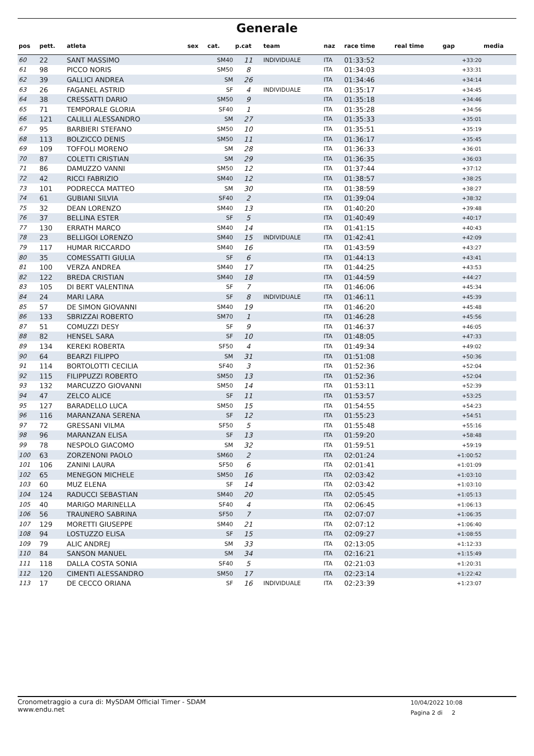Generale
| pos | pett. | atleta | sex | cat. | p.cat | team | naz | race time | real time | gap | media |
| --- | --- | --- | --- | --- | --- | --- | --- | --- | --- | --- | --- |
| 60 | 22 | SANT MASSIMO | | SM40 | 11 | INDIVIDUALE | ITA | 01:33:52 | | +33:20 | |
| 61 | 98 | PICCO NORIS | | SM50 | 8 | | ITA | 01:34:03 | | +33:31 | |
| 62 | 39 | GALLICI ANDREA | | SM | 26 | | ITA | 01:34:46 | | +34:14 | |
| 63 | 26 | FAGANEL ASTRID | | SF | 4 | INDIVIDUALE | ITA | 01:35:17 | | +34:45 | |
| 64 | 38 | CRESSATTI DARIO | | SM50 | 9 | | ITA | 01:35:18 | | +34:46 | |
| 65 | 71 | TEMPORALE GLORIA | | SF40 | 1 | | ITA | 01:35:28 | | +34:56 | |
| 66 | 121 | CALILLI ALESSANDRO | | SM | 27 | | ITA | 01:35:33 | | +35:01 | |
| 67 | 95 | BARBIERI STEFANO | | SM50 | 10 | | ITA | 01:35:51 | | +35:19 | |
| 68 | 113 | BOLZICCO DENIS | | SM50 | 11 | | ITA | 01:36:17 | | +35:45 | |
| 69 | 109 | TOFFOLI MORENO | | SM | 28 | | ITA | 01:36:33 | | +36:01 | |
| 70 | 87 | COLETTI CRISTIAN | | SM | 29 | | ITA | 01:36:35 | | +36:03 | |
| 71 | 86 | DAMUZZO VANNI | | SM50 | 12 | | ITA | 01:37:44 | | +37:12 | |
| 72 | 42 | RICCI FABRIZIO | | SM40 | 12 | | ITA | 01:38:57 | | +38:25 | |
| 73 | 101 | PODRECCA MATTEO | | SM | 30 | | ITA | 01:38:59 | | +38:27 | |
| 74 | 61 | GUBIANI SILVIA | | SF40 | 2 | | ITA | 01:39:04 | | +38:32 | |
| 75 | 32 | DEAN LORENZO | | SM40 | 13 | | ITA | 01:40:20 | | +39:48 | |
| 76 | 37 | BELLINA ESTER | | SF | 5 | | ITA | 01:40:49 | | +40:17 | |
| 77 | 130 | ERRATH MARCO | | SM40 | 14 | | ITA | 01:41:15 | | +40:43 | |
| 78 | 23 | BELLIGOI LORENZO | | SM40 | 15 | INDIVIDUALE | ITA | 01:42:41 | | +42:09 | |
| 79 | 117 | HUMAR RICCARDO | | SM40 | 16 | | ITA | 01:43:59 | | +43:27 | |
| 80 | 35 | COMESSATTI GIULIA | | SF | 6 | | ITA | 01:44:13 | | +43:41 | |
| 81 | 100 | VERZA ANDREA | | SM40 | 17 | | ITA | 01:44:25 | | +43:53 | |
| 82 | 122 | BREDA CRISTIAN | | SM40 | 18 | | ITA | 01:44:59 | | +44:27 | |
| 83 | 105 | DI BERT VALENTINA | | SF | 7 | | ITA | 01:46:06 | | +45:34 | |
| 84 | 24 | MARI LARA | | SF | 8 | INDIVIDUALE | ITA | 01:46:11 | | +45:39 | |
| 85 | 57 | DE SIMON GIOVANNI | | SM40 | 19 | | ITA | 01:46:20 | | +45:48 | |
| 86 | 133 | SBRIZZAI ROBERTO | | SM70 | 1 | | ITA | 01:46:28 | | +45:56 | |
| 87 | 51 | COMUZZI DESY | | SF | 9 | | ITA | 01:46:37 | | +46:05 | |
| 88 | 82 | HENSEL SARA | | SF | 10 | | ITA | 01:48:05 | | +47:33 | |
| 89 | 134 | KEREKI ROBERTA | | SF50 | 4 | | ITA | 01:49:34 | | +49:02 | |
| 90 | 64 | BEARZI FILIPPO | | SM | 31 | | ITA | 01:51:08 | | +50:36 | |
| 91 | 114 | BORTOLOTTI CECILIA | | SF40 | 3 | | ITA | 01:52:36 | | +52:04 | |
| 92 | 115 | FILIPPUZZI ROBERTO | | SM50 | 13 | | ITA | 01:52:36 | | +52:04 | |
| 93 | 132 | MARCUZZO GIOVANNI | | SM50 | 14 | | ITA | 01:53:11 | | +52:39 | |
| 94 | 47 | ZELCO ALICE | | SF | 11 | | ITA | 01:53:57 | | +53:25 | |
| 95 | 127 | BARADELLO LUCA | | SM50 | 15 | | ITA | 01:54:55 | | +54:23 | |
| 96 | 116 | MARANZANA SERENA | | SF | 12 | | ITA | 01:55:23 | | +54:51 | |
| 97 | 72 | GRESSANI VILMA | | SF50 | 5 | | ITA | 01:55:48 | | +55:16 | |
| 98 | 96 | MARANZAN ELISA | | SF | 13 | | ITA | 01:59:20 | | +58:48 | |
| 99 | 78 | NESPOLO GIACOMO | | SM | 32 | | ITA | 01:59:51 | | +59:19 | |
| 100 | 63 | ZORZENONI PAOLO | | SM60 | 2 | | ITA | 02:01:24 | | +1:00:52 | |
| 101 | 106 | ZANINI LAURA | | SF50 | 6 | | ITA | 02:01:41 | | +1:01:09 | |
| 102 | 65 | MENEGON MICHELE | | SM50 | 16 | | ITA | 02:03:42 | | +1:03:10 | |
| 103 | 60 | MUZ ELENA | | SF | 14 | | ITA | 02:03:42 | | +1:03:10 | |
| 104 | 124 | RADUCCI SEBASTIAN | | SM40 | 20 | | ITA | 02:05:45 | | +1:05:13 | |
| 105 | 40 | MARIGO MARINELLA | | SF40 | 4 | | ITA | 02:06:45 | | +1:06:13 | |
| 106 | 56 | TRAUNERO SABRINA | | SF50 | 7 | | ITA | 02:07:07 | | +1:06:35 | |
| 107 | 129 | MORETTI GIUSEPPE | | SM40 | 21 | | ITA | 02:07:12 | | +1:06:40 | |
| 108 | 94 | LOSTUZZO ELISA | | SF | 15 | | ITA | 02:09:27 | | +1:08:55 | |
| 109 | 79 | ALIC ANDREJ | | SM | 33 | | ITA | 02:13:05 | | +1:12:33 | |
| 110 | 84 | SANSON MANUEL | | SM | 34 | | ITA | 02:16:21 | | +1:15:49 | |
| 111 | 118 | DALLA COSTA SONIA | | SF40 | 5 | | ITA | 02:21:03 | | +1:20:31 | |
| 112 | 120 | CIMENTI ALESSANDRO | | SM50 | 17 | | ITA | 02:23:14 | | +1:22:42 | |
| 113 | 17 | DE CECCO ORIANA | | SF | 16 | INDIVIDUALE | ITA | 02:23:39 | | +1:23:07 | |
Cronometraggio a cura di: MySDAM Official Timer - SDAM
www.endu.net
10/04/2022 10:08
Pagina 2 di 2